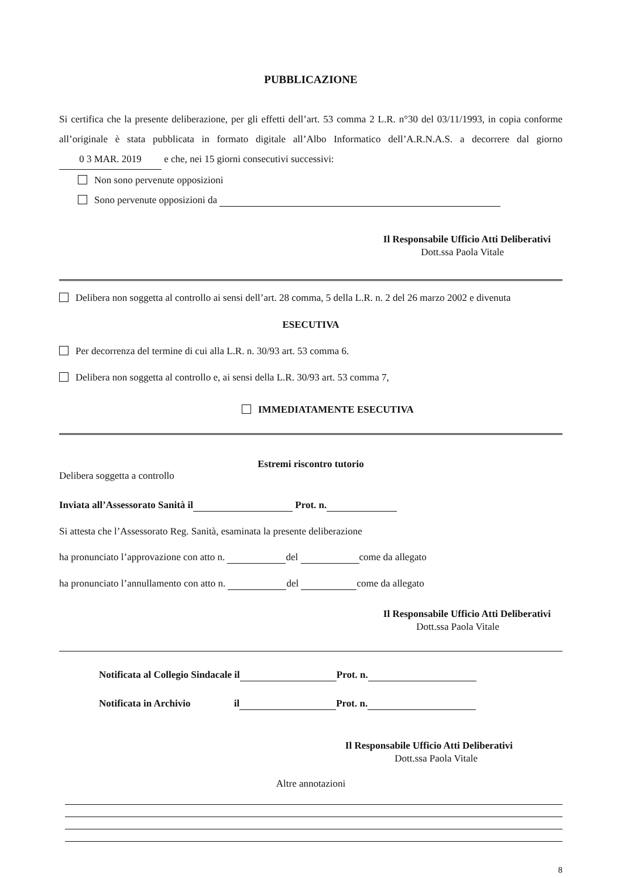PUBBLICAZIONE
Si certifica che la presente deliberazione, per gli effetti dell’art. 53 comma 2 L.R. n°30 del 03/11/1993, in copia conforme all’originale è stata pubblicata in formato digitale all’Albo Informatico dell’A.R.N.A.S. a decorrere dal giorno 0 3 MAR. 2019 e che, nei 15 giorni consecutivi successivi:
Non sono pervenute opposizioni
Sono pervenute opposizioni da
Il Responsabile Ufficio Atti Deliberativi
Dott.ssa Paola Vitale
Delibera non soggetta al controllo ai sensi dell’art. 28 comma, 5 della L.R. n. 2 del 26 marzo 2002 e divenuta
ESECUTIVA
Per decorrenza del termine di cui alla L.R. n. 30/93 art. 53 comma 6.
Delibera non soggetta al controllo e, ai sensi della L.R. 30/93 art. 53 comma 7,
IMMEDIATAMENTE ESECUTIVA
Estremi riscontro tutorio
Delibera soggetta a controllo
Inviata all’Assessorato Sanità il Prot. n.
Si attesta che l’Assessorato Reg. Sanità, esaminata la presente deliberazione
ha pronunciato l’approvazione con atto n. del come da allegato
ha pronunciato l’annullamento con atto n. del come da allegato
Il Responsabile Ufficio Atti Deliberativi
Dott.ssa Paola Vitale
Notificata al Collegio Sindacale il Prot. n.
Notificata in Archivio il Prot. n.
Il Responsabile Ufficio Atti Deliberativi
Dott.ssa Paola Vitale
Altre annotazioni
8